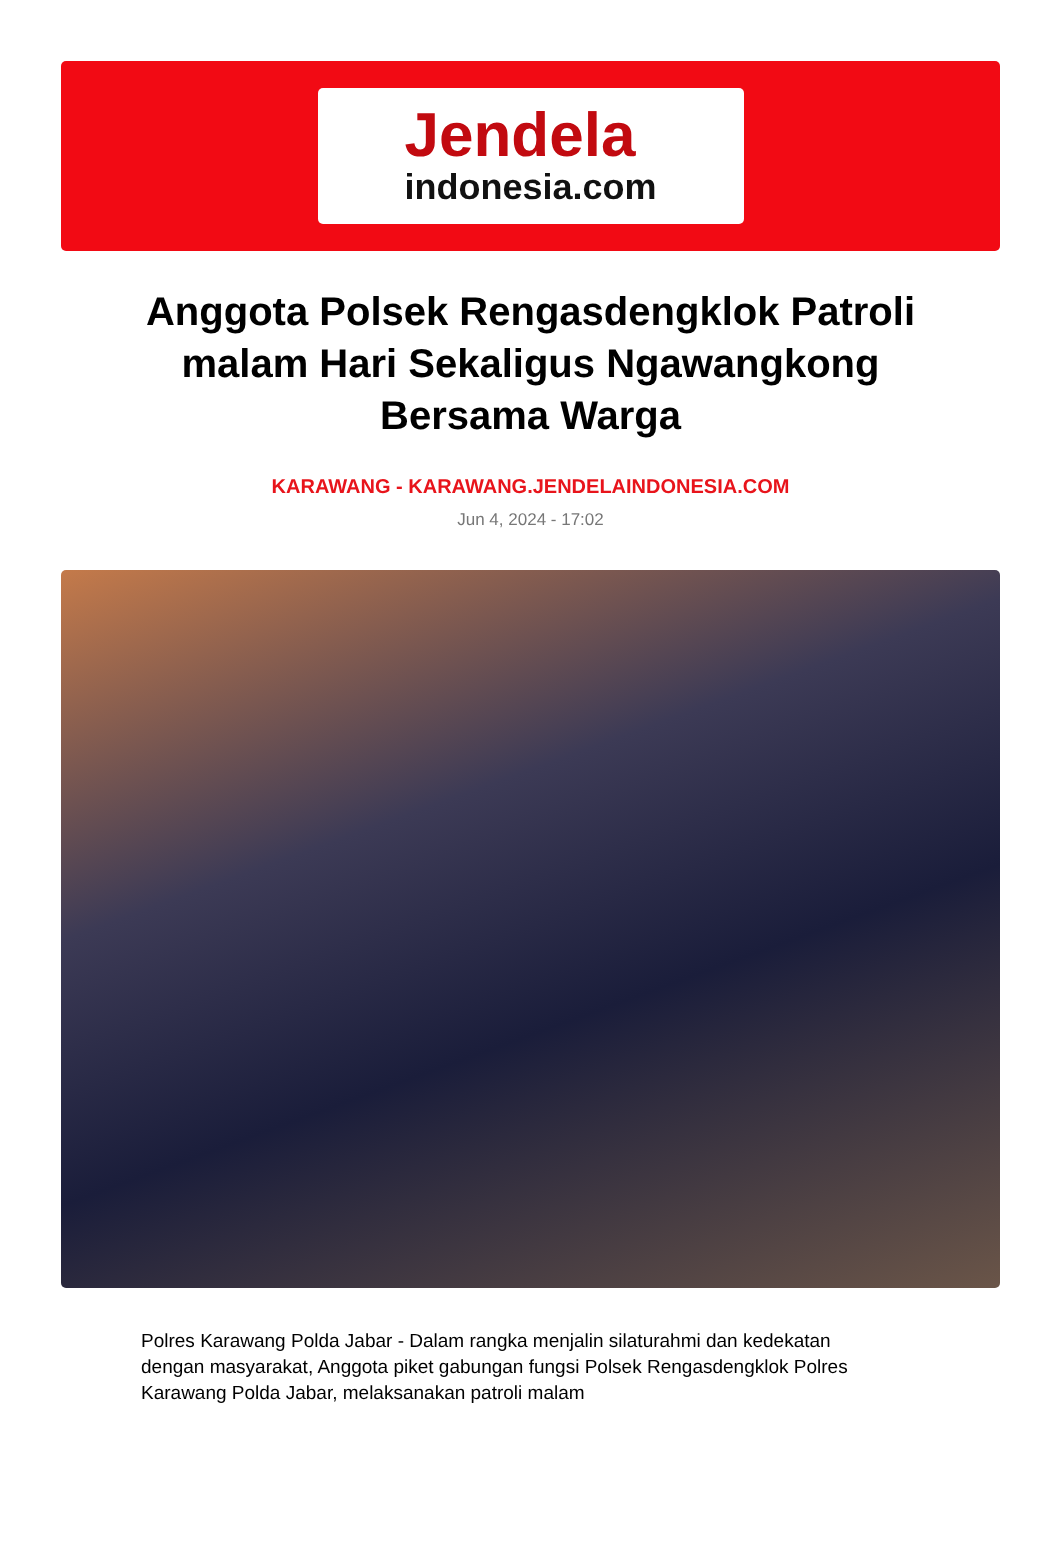Jendela
indonesia.com
Anggota Polsek Rengasdengklok Patroli malam Hari Sekaligus Ngawangkong Bersama Warga
KARAWANG - KARAWANG.JENDELAINDONESIA.COM
Jun 4, 2024 - 17:02
Polres Karawang Polda Jabar - Dalam rangka menjalin silaturahmi dan kedekatan dengan masyarakat, Anggota piket gabungan fungsi Polsek Rengasdengklok Polres Karawang Polda Jabar, melaksanakan patroli malam